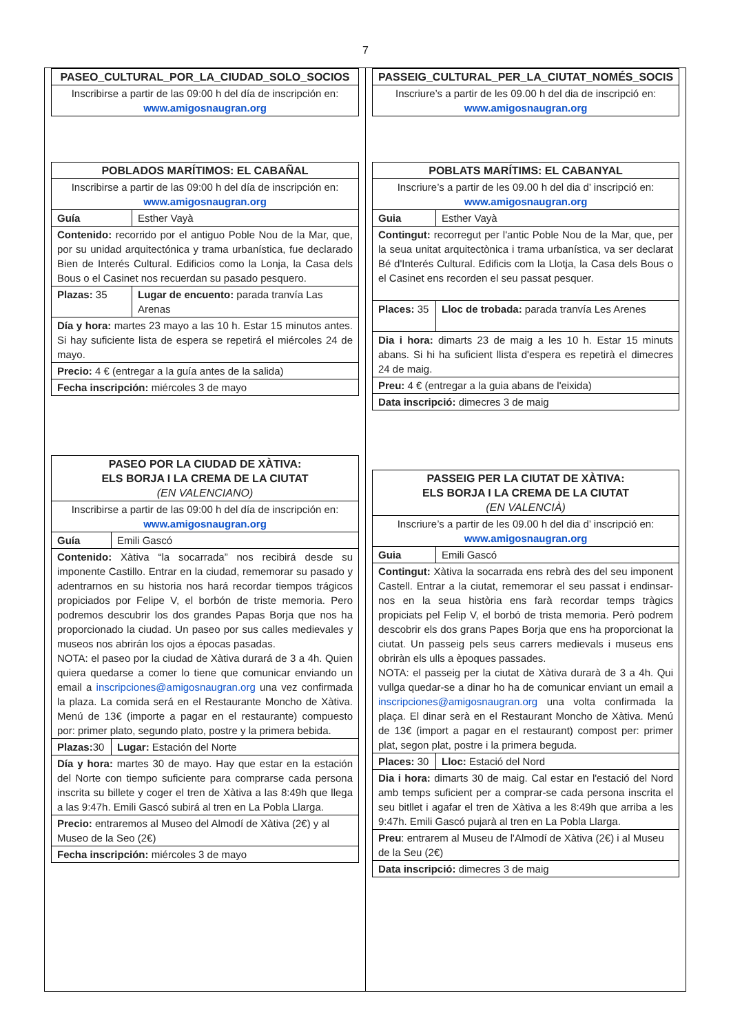7
| PASEO_CULTURAL_POR_LA_CIUDAD_SOLO_SOCIOS |
| --- |
| Inscribirse a partir de las 09:00 h del día de inscripción en: www.amigosnaugran.org |
| POBLADOS MARÍTIMOS: EL CABAÑAL | |
| --- | --- |
| Inscribirse a partir de las 09:00 h del día de inscripción en: www.amigosnaugran.org | |
| Guía | Esther Vayà |
| Contenido: recorrido por el antiguo Poble Nou de la Mar, que, por su unidad arquitectónica y trama urbanística, fue declarado Bien de Interés Cultural. Edificios como la Lonja, la Casa dels Bous o el Casinet nos recuerdan su pasado pesquero. | |
| Plazas: 35 | Lugar de encuento: parada tranvía Las Arenas |
| Día y hora: martes 23 mayo a las 10 h. Estar 15 minutos antes. Si hay suficiente lista de espera se repetirá el miércoles 24 de mayo. | |
| Precio: 4 € (entregar a la guía antes de la salida) | |
| Fecha inscripción: miércoles 3 de mayo | |
| PASEO POR LA CIUDAD DE XÀTIVA: ELS BORJA I LA CREMA DE LA CIUTAT (EN VALENCIANO) | |
| --- | --- |
| Inscribirse a partir de las 09:00 h del día de inscripción en: www.amigosnaugran.org | |
| Guía | Emili Gascó |
| Contenido: Xàtiva “la socarrada” nos recibirá desde su imponente Castillo. Entrar en la ciudad, rememorar su pasado y adentrarnos en su historia nos hará recordar tiempos trágicos propiciados por Felipe V, el borbón de triste memoria. Pero podremos descubrir los dos grandes Papas Borja que nos ha proporcionado la ciudad. Un paseo por sus calles medievales y museos nos abrirán los ojos a épocas pasadas. NOTA: el paseo por la ciudad de Xàtiva durará de 3 a 4h. Quien quiera quedarse a comer lo tiene que comunicar enviando un email a inscripciones@amigosnaugran.org una vez confirmada la plaza. La comida será en el Restaurante Moncho de Xàtiva. Menú de 13€ (importe a pagar en el restaurante) compuesto por: primer plato, segundo plato, postre y la primera bebida. | |
| Plazas: 30 | Lugar: Estación del Norte |
| Día y hora: martes 30 de mayo. Hay que estar en la estación del Norte con tiempo suficiente para comprarse cada persona inscrita su billete y coger el tren de Xàtiva a las 8:49h que llega a las 9:47h. Emili Gascó subirá al tren en La Pobla Llarga. | |
| Precio: entraremos al Museo del Almodí de Xàtiva (2€) y al Museo de la Seo (2€) | |
| Fecha inscripción: miércoles 3 de mayo | |
| PASSEIG_CULTURAL_PER_LA_CIUTAT_NOMÉS_SOCIS |
| --- |
| Inscriure’s a partir de les 09.00 h del dia de inscripció en: www.amigosnaugran.org |
| POBLATS MARÍTIMS: EL CABANYAL | |
| --- | --- |
| Inscriure’s a partir de les 09.00 h del dia d’ inscripció en: www.amigosnaugran.org | |
| Guia | Esther Vayà |
| Contingut: recorregut per l'antic Poble Nou de la Mar, que, per la seua unitat arquitectònica i trama urbanística, va ser declarat Bé d'Interés Cultural. Edificis com la Llotja, la Casa dels Bous o el Casinet ens recorden el seu passat pesquer. | |
| Places: 35 | Lloc de trobada: parada tranvía Les Arenes |
| Dia i hora: dimarts 23 de maig a les 10 h. Estar 15 minuts abans. Si hi ha suficient llista d'espera es repetirà el dimecres 24 de maig. | |
| Preu: 4 € (entregar a la guia abans de l'eixida) | |
| Data inscripció: dimecres 3 de maig | |
| PASSEIG PER LA CIUTAT DE XÀTIVA: ELS BORJA I LA CREMA DE LA CIUTAT (EN VALENCIÀ) | |
| --- | --- |
| Inscriure’s a partir de les 09.00 h del dia d’ inscripció en: www.amigosnaugran.org | |
| Guia | Emili Gascó |
| Contingut: Xàtiva la socarrada ens rebrà des del seu imponent Castell. Entrar a la ciutat, rememorar el seu passat i endinsar-nos en la seua història ens farà recordar temps tràgics propiciats pel Felip V, el borbó de trista memoria. Però podrem descobrir els dos grans Papes Borja que ens ha proporcionat la ciutat. Un passeig pels seus carrers medievals i museus ens obriràn els ulls a èpoques passades. NOTA: el passeig per la ciutat de Xàtiva durarà de 3 a 4h. Qui vullga quedar-se a dinar ho ha de comunicar enviant un email a inscripciones@amigosnaugran.org una volta confirmada la plaça. El dinar serà en el Restaurant Moncho de Xàtiva. Menú de 13€ (import a pagar en el restaurant) compost per: primer plat, segon plat, postre i la primera beguda. | |
| Places: 30 | Lloc: Estació del Nord |
| Dia i hora: dimarts 30 de maig. Cal estar en l'estació del Nord amb temps suficient per a comprar-se cada persona inscrita el seu bitllet i agafar el tren de Xàtiva a les 8:49h que arriba a les 9:47h. Emili Gascó pujarà al tren en La Pobla Llarga. | |
| Preu : entrarem al Museu de l'Almodí de Xàtiva (2€) i al Museu de la Seu (2€) | |
| Data inscripció: dimecres 3 de maig | |